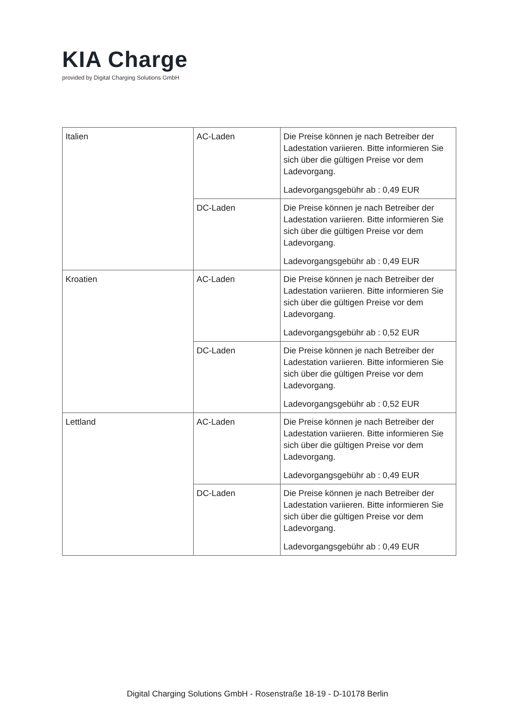KIA Charge
provided by Digital Charging Solutions GmbH
| Italien | AC-Laden | Die Preise können je nach Betreiber der Ladestation variieren. Bitte informieren Sie sich über die gültigen Preise vor dem Ladevorgang. Ladevorgangsgebühr ab : 0,49 EUR |
| | DC-Laden | Die Preise können je nach Betreiber der Ladestation variieren. Bitte informieren Sie sich über die gültigen Preise vor dem Ladevorgang. Ladevorgangsgebühr ab : 0,49 EUR |
| Kroatien | AC-Laden | Die Preise können je nach Betreiber der Ladestation variieren. Bitte informieren Sie sich über die gültigen Preise vor dem Ladevorgang. Ladevorgangsgebühr ab : 0,52 EUR |
| | DC-Laden | Die Preise können je nach Betreiber der Ladestation variieren. Bitte informieren Sie sich über die gültigen Preise vor dem Ladevorgang. Ladevorgangsgebühr ab : 0,52 EUR |
| Lettland | AC-Laden | Die Preise können je nach Betreiber der Ladestation variieren. Bitte informieren Sie sich über die gültigen Preise vor dem Ladevorgang. Ladevorgangsgebühr ab : 0,49 EUR |
| | DC-Laden | Die Preise können je nach Betreiber der Ladestation variieren. Bitte informieren Sie sich über die gültigen Preise vor dem Ladevorgang. Ladevorgangsgebühr ab : 0,49 EUR |
Digital Charging Solutions GmbH - Rosenstraße 18-19 - D-10178 Berlin